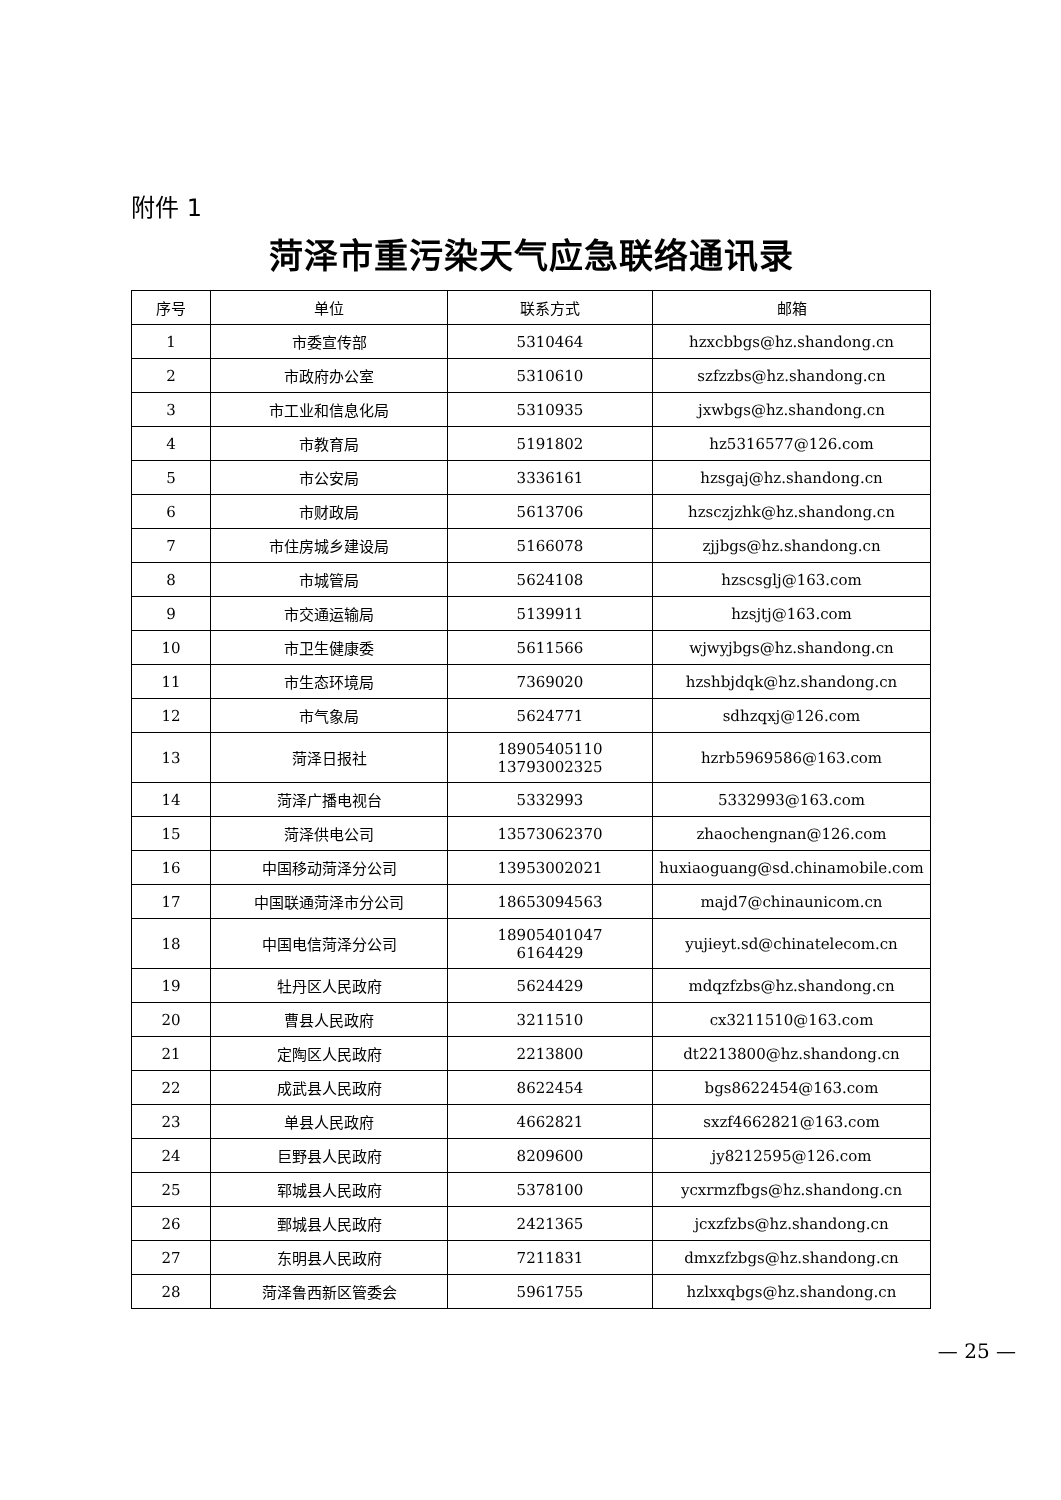附件 1
菏泽市重污染天气应急联络通讯录
| 序号 | 单位 | 联系方式 | 邮箱 |
| --- | --- | --- | --- |
| 1 | 市委宣传部 | 5310464 | hzxcbbgs@hz.shandong.cn |
| 2 | 市政府办公室 | 5310610 | szfzzbs@hz.shandong.cn |
| 3 | 市工业和信息化局 | 5310935 | jxwbgs@hz.shandong.cn |
| 4 | 市教育局 | 5191802 | hz5316577@126.com |
| 5 | 市公安局 | 3336161 | hzsgaj@hz.shandong.cn |
| 6 | 市财政局 | 5613706 | hzsczjzhk@hz.shandong.cn |
| 7 | 市住房城乡建设局 | 5166078 | zjjbgs@hz.shandong.cn |
| 8 | 市城管局 | 5624108 | hzscsglj@163.com |
| 9 | 市交通运输局 | 5139911 | hzsjtj@163.com |
| 10 | 市卫生健康委 | 5611566 | wjwyjbgs@hz.shandong.cn |
| 11 | 市生态环境局 | 7369020 | hzshbjdqk@hz.shandong.cn |
| 12 | 市气象局 | 5624771 | sdhzqxj@126.com |
| 13 | 菏泽日报社 | 18905405110 13793002325 | hzrb5969586@163.com |
| 14 | 菏泽广播电视台 | 5332993 | 5332993@163.com |
| 15 | 菏泽供电公司 | 13573062370 | zhaochengnan@126.com |
| 16 | 中国移动菏泽分公司 | 13953002021 | huxiaoguang@sd.chinamobile.com |
| 17 | 中国联通菏泽市分公司 | 18653094563 | majd7@chinaunicom.cn |
| 18 | 中国电信菏泽分公司 | 18905401047 6164429 | yujieyt.sd@chinatelecom.cn |
| 19 | 牡丹区人民政府 | 5624429 | mdqzfzbs@hz.shandong.cn |
| 20 | 曹县人民政府 | 3211510 | cx3211510@163.com |
| 21 | 定陶区人民政府 | 2213800 | dt2213800@hz.shandong.cn |
| 22 | 成武县人民政府 | 8622454 | bgs8622454@163.com |
| 23 | 单县人民政府 | 4662821 | sxzf4662821@163.com |
| 24 | 巨野县人民政府 | 8209600 | jy8212595@126.com |
| 25 | 郓城县人民政府 | 5378100 | ycxrmzfbgs@hz.shandong.cn |
| 26 | 鄄城县人民政府 | 2421365 | jcxzfzbs@hz.shandong.cn |
| 27 | 东明县人民政府 | 7211831 | dmxzfzbgs@hz.shandong.cn |
| 28 | 菏泽鲁西新区管委会 | 5961755 | hzlxxqbgs@hz.shandong.cn |
— 25 —